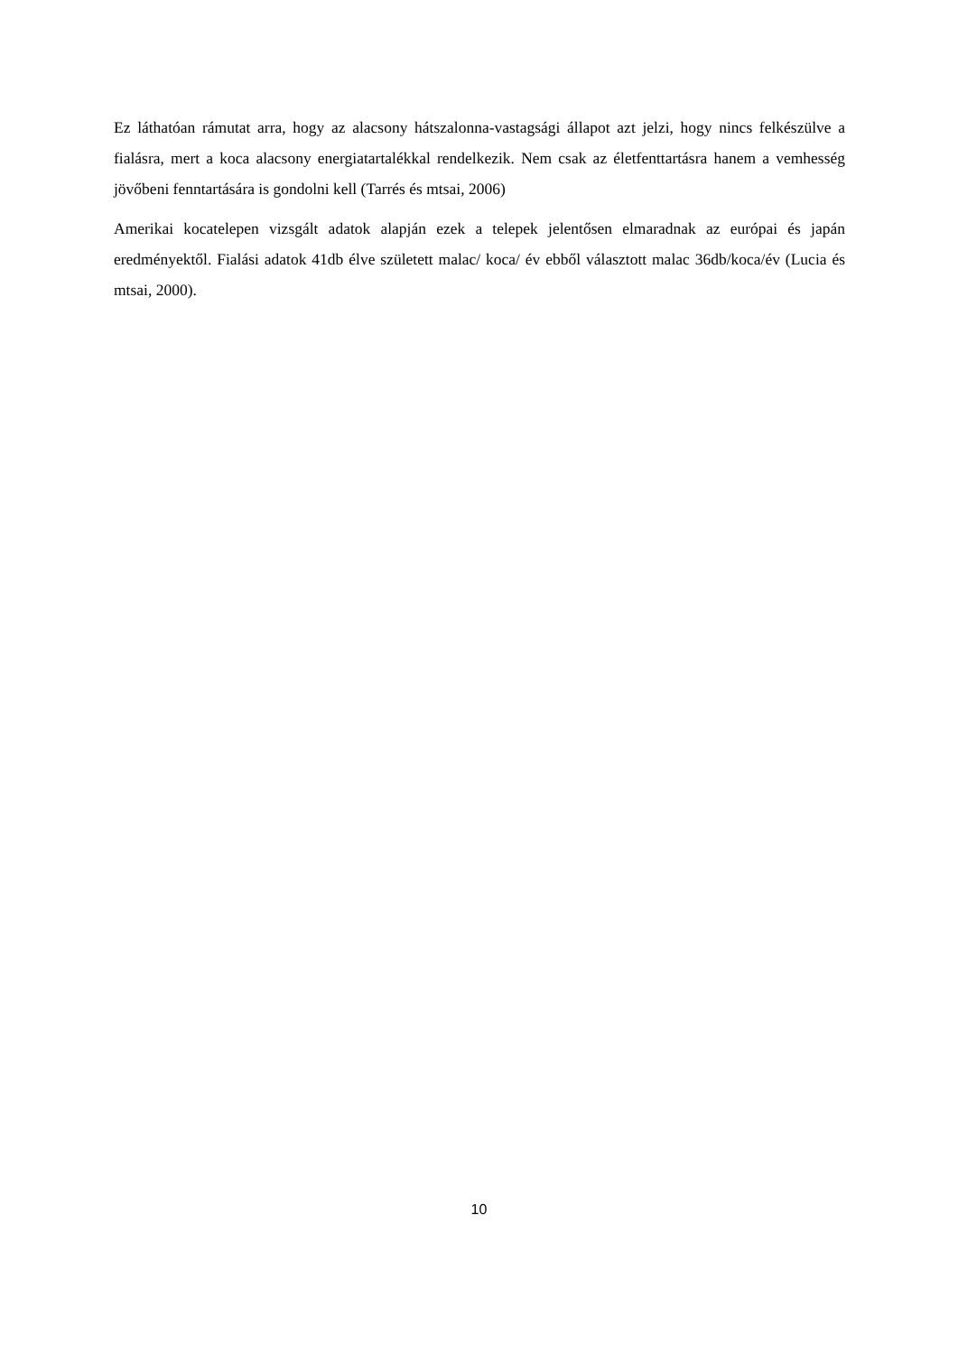Ez láthatóan rámutat arra, hogy az alacsony hátszalonna-vastagsági állapot azt jelzi, hogy nincs felkészülve a fialásra, mert a koca alacsony energiatartalékkal rendelkezik. Nem csak az életfenttartásra hanem a vemhesség jövőbeni fenntartására is gondolni kell (Tarrés és mtsai, 2006)
Amerikai kocatelepen vizsgált adatok alapján ezek a telepek jelentősen elmaradnak az európai és japán eredményektől. Fialási adatok 41db élve született malac/ koca/ év ebből választott malac 36db/koca/év (Lucia és mtsai, 2000).
10